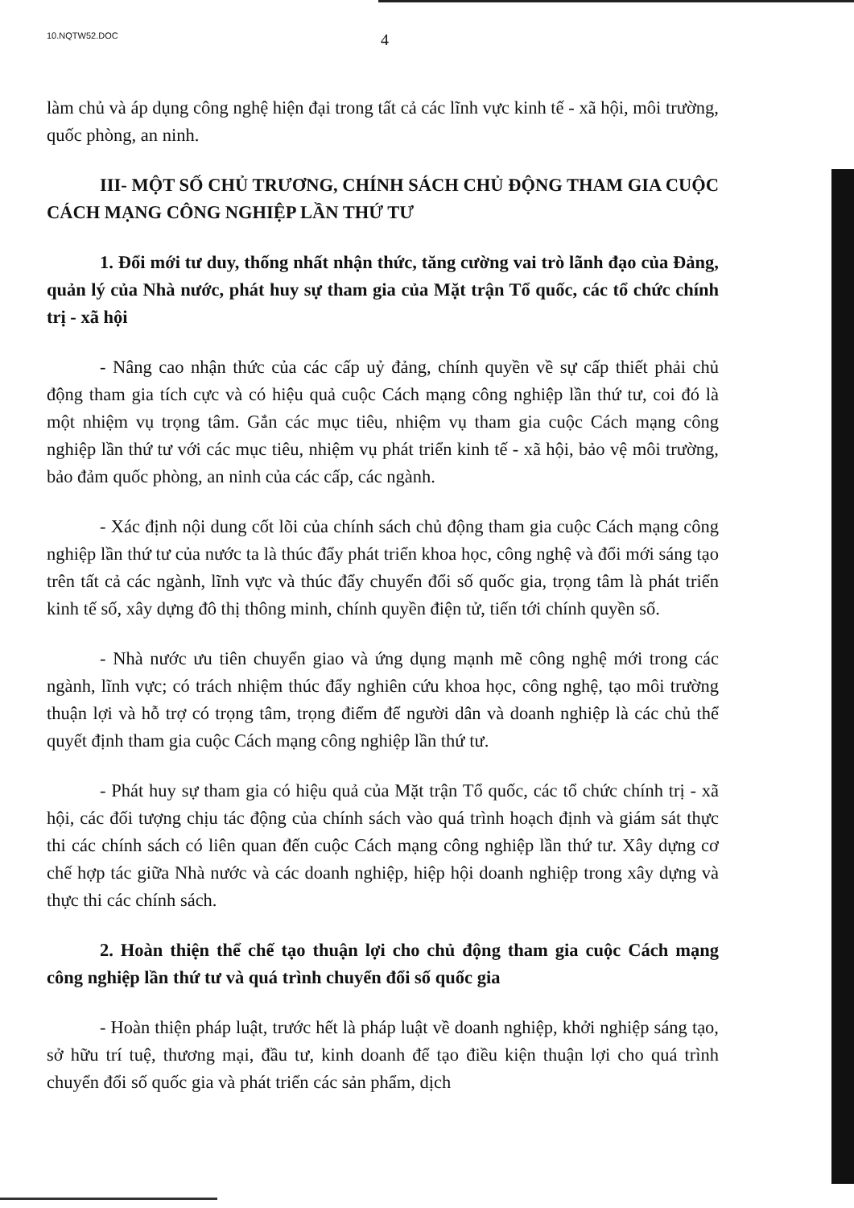10.NQTW52.DOC
4
làm chủ và áp dụng công nghệ hiện đại trong tất cả các lĩnh vực kinh tế - xã hội, môi trường, quốc phòng, an ninh.
III- MỘT SỐ CHỦ TRƯƠNG, CHÍNH SÁCH CHỦ ĐỘNG THAM GIA CUỘC CÁCH MẠNG CÔNG NGHIỆP LẦN THỨ TƯ
1. Đổi mới tư duy, thống nhất nhận thức, tăng cường vai trò lãnh đạo của Đảng, quản lý của Nhà nước, phát huy sự tham gia của Mặt trận Tổ quốc, các tổ chức chính trị - xã hội
- Nâng cao nhận thức của các cấp uỷ đảng, chính quyền về sự cấp thiết phải chủ động tham gia tích cực và có hiệu quả cuộc Cách mạng công nghiệp lần thứ tư, coi đó là một nhiệm vụ trọng tâm. Gắn các mục tiêu, nhiệm vụ tham gia cuộc Cách mạng công nghiệp lần thứ tư với các mục tiêu, nhiệm vụ phát triển kinh tế - xã hội, bảo vệ môi trường, bảo đảm quốc phòng, an ninh của các cấp, các ngành.
- Xác định nội dung cốt lõi của chính sách chủ động tham gia cuộc Cách mạng công nghiệp lần thứ tư của nước ta là thúc đẩy phát triển khoa học, công nghệ và đổi mới sáng tạo trên tất cả các ngành, lĩnh vực và thúc đẩy chuyển đổi số quốc gia, trọng tâm là phát triển kinh tế số, xây dựng đô thị thông minh, chính quyền điện tử, tiến tới chính quyền số.
- Nhà nước ưu tiên chuyển giao và ứng dụng mạnh mẽ công nghệ mới trong các ngành, lĩnh vực; có trách nhiệm thúc đẩy nghiên cứu khoa học, công nghệ, tạo môi trường thuận lợi và hỗ trợ có trọng tâm, trọng điểm để người dân và doanh nghiệp là các chủ thể quyết định tham gia cuộc Cách mạng công nghiệp lần thứ tư.
- Phát huy sự tham gia có hiệu quả của Mặt trận Tổ quốc, các tổ chức chính trị - xã hội, các đối tượng chịu tác động của chính sách vào quá trình hoạch định và giám sát thực thi các chính sách có liên quan đến cuộc Cách mạng công nghiệp lần thứ tư. Xây dựng cơ chế hợp tác giữa Nhà nước và các doanh nghiệp, hiệp hội doanh nghiệp trong xây dựng và thực thi các chính sách.
2. Hoàn thiện thể chế tạo thuận lợi cho chủ động tham gia cuộc Cách mạng công nghiệp lần thứ tư và quá trình chuyển đổi số quốc gia
- Hoàn thiện pháp luật, trước hết là pháp luật về doanh nghiệp, khởi nghiệp sáng tạo, sở hữu trí tuệ, thương mại, đầu tư, kinh doanh để tạo điều kiện thuận lợi cho quá trình chuyển đổi số quốc gia và phát triển các sản phẩm, dịch